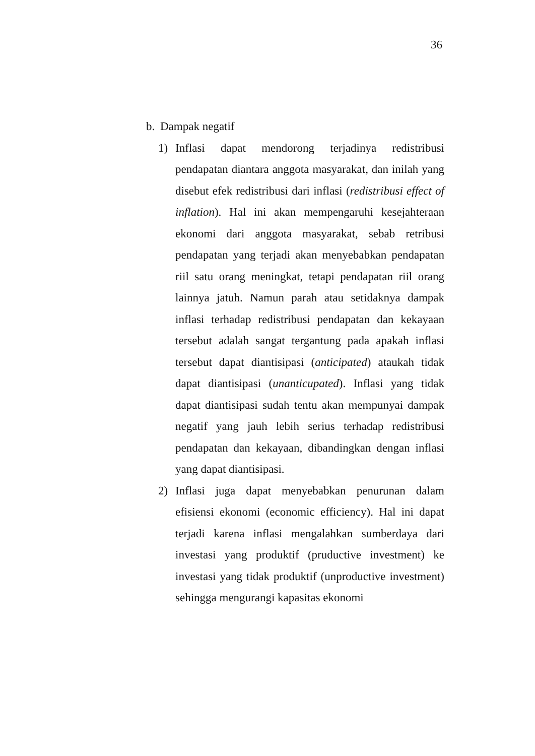36
b. Dampak negatif
1) Inflasi dapat mendorong terjadinya redistribusi pendapatan diantara anggota masyarakat, dan inilah yang disebut efek redistribusi dari inflasi (redistribusi effect of inflation). Hal ini akan mempengaruhi kesejahteraan ekonomi dari anggota masyarakat, sebab retribusi pendapatan yang terjadi akan menyebabkan pendapatan riil satu orang meningkat, tetapi pendapatan riil orang lainnya jatuh. Namun parah atau setidaknya dampak inflasi terhadap redistribusi pendapatan dan kekayaan tersebut adalah sangat tergantung pada apakah inflasi tersebut dapat diantisipasi (anticipated) ataukah tidak dapat diantisipasi (unanticupated). Inflasi yang tidak dapat diantisipasi sudah tentu akan mempunyai dampak negatif yang jauh lebih serius terhadap redistribusi pendapatan dan kekayaan, dibandingkan dengan inflasi yang dapat diantisipasi.
2) Inflasi juga dapat menyebabkan penurunan dalam efisiensi ekonomi (economic efficiency). Hal ini dapat terjadi karena inflasi mengalahkan sumberdaya dari investasi yang produktif (pruductive investment) ke investasi yang tidak produktif (unproductive investment) sehingga mengurangi kapasitas ekonomi